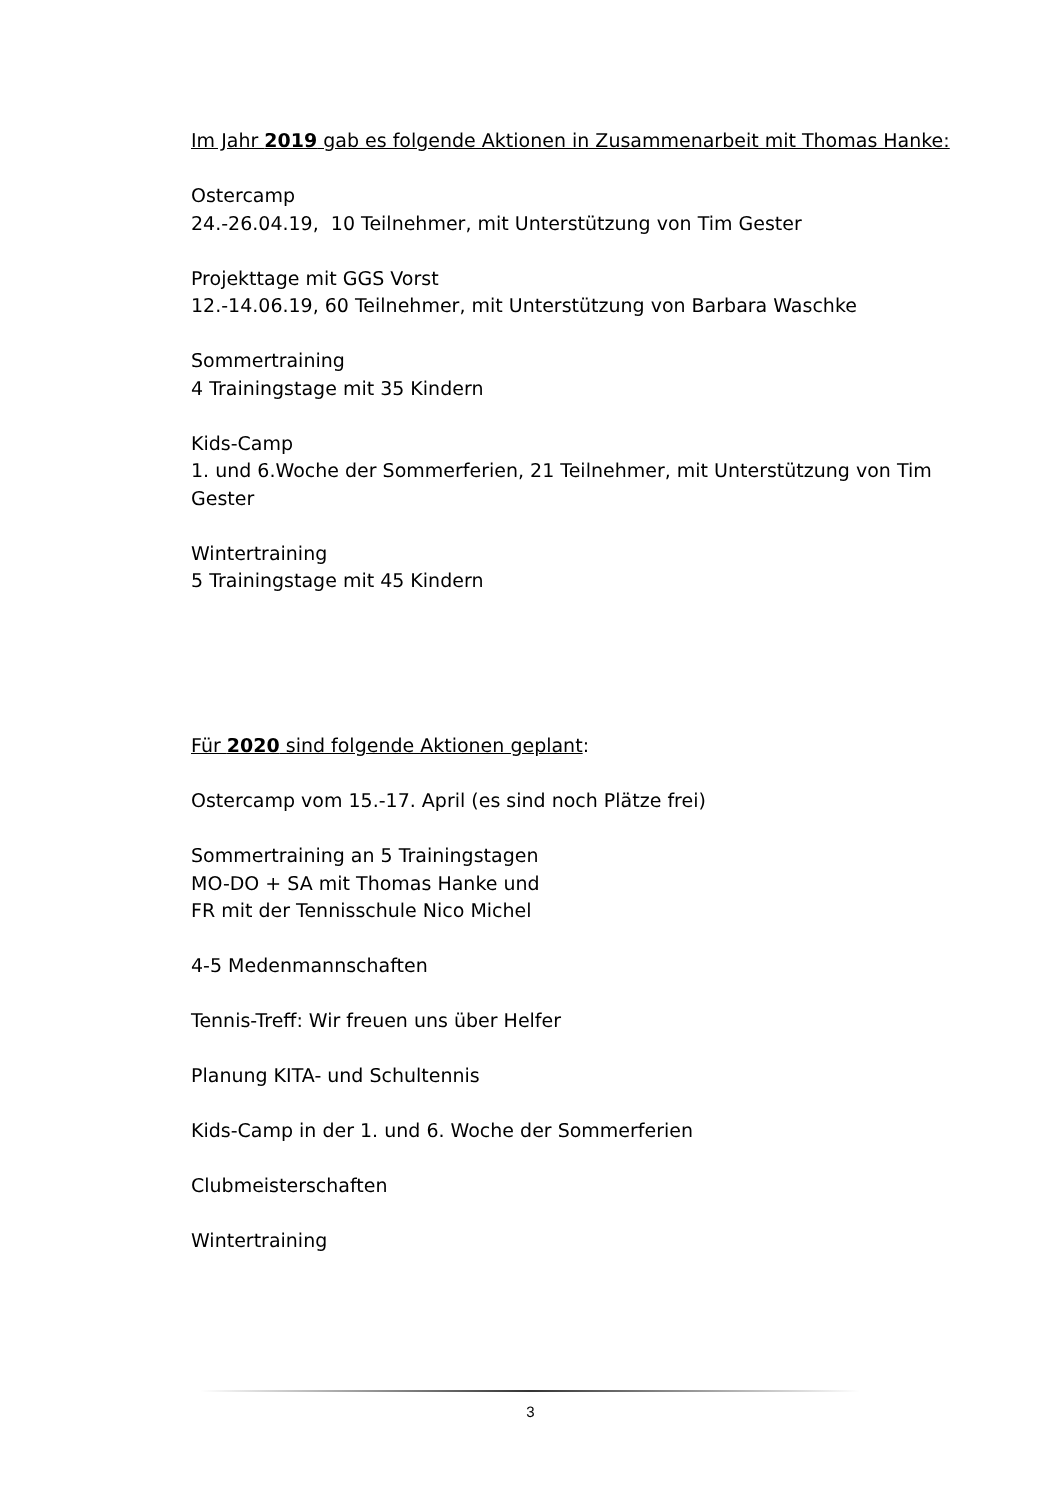Im Jahr 2019 gab es folgende Aktionen in Zusammenarbeit mit Thomas Hanke:
Ostercamp
24.-26.04.19, 10 Teilnehmer, mit Unterstützung von Tim Gester
Projekttage mit GGS Vorst
12.-14.06.19, 60 Teilnehmer, mit Unterstützung von Barbara Waschke
Sommertraining
4 Trainingstage mit 35 Kindern
Kids-Camp
1. und 6.Woche der Sommerferien, 21 Teilnehmer, mit Unterstützung von Tim Gester
Wintertraining
5 Trainingstage mit 45 Kindern
Für 2020 sind folgende Aktionen geplant:
Ostercamp vom 15.-17. April (es sind noch Plätze frei)
Sommertraining an 5 Trainingstagen
MO-DO + SA mit Thomas Hanke und
FR mit der Tennisschule Nico Michel
4-5 Medenmannschaften
Tennis-Treff: Wir freuen uns über Helfer
Planung KITA- und Schultennis
Kids-Camp in der 1. und 6. Woche der Sommerferien
Clubmeisterschaften
Wintertraining
3